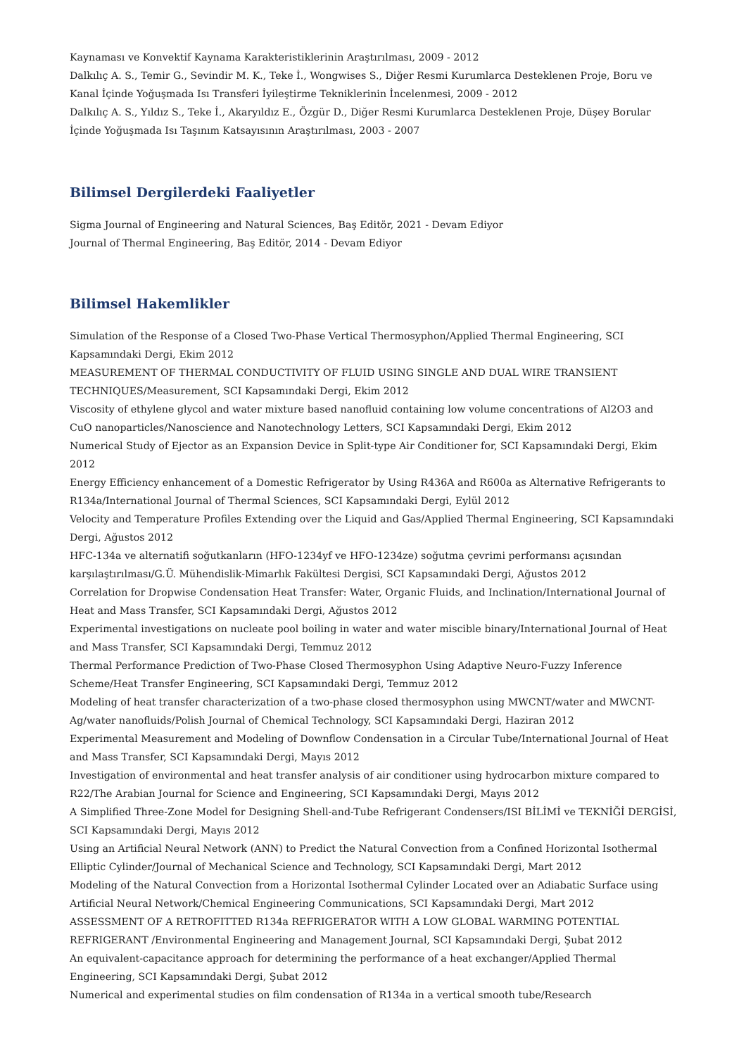Kaynaması ve Konvektif Kaynama Karakteristiklerinin Araştırılması, 2009 - 2012
Dalkılıç A. S., Temir G., Sevindir M. K., Teke İ., Wongwises S., Diğer Resmi Kurumlarca Desteklenen Proje, Boru ve Kanal İçinde Yoğuşmada Isı Transferi İyileştirme Tekniklerinin İncelenmesi, 2009 - 2012
Dalkılıç A. S., Yıldız S., Teke İ., Akaryıldız E., Özgür D., Diğer Resmi Kurumlarca Desteklenen Proje, Düşey Borular İçinde Yoğuşmada Isı Taşınım Katsayısının Araştırılması, 2003 - 2007
Bilimsel Dergilerdeki Faaliyetler
Sigma Journal of Engineering and Natural Sciences, Baş Editör, 2021 - Devam Ediyor
Journal of Thermal Engineering, Baş Editör, 2014 - Devam Ediyor
Bilimsel Hakemlikler
Simulation of the Response of a Closed Two-Phase Vertical Thermosyphon/Applied Thermal Engineering, SCI Kapsamındaki Dergi, Ekim 2012
MEASUREMENT OF THERMAL CONDUCTIVITY OF FLUID USING SINGLE AND DUAL WIRE TRANSIENT TECHNIQUES/Measurement, SCI Kapsamındaki Dergi, Ekim 2012
Viscosity of ethylene glycol and water mixture based nanofluid containing low volume concentrations of Al2O3 and CuO nanoparticles/Nanoscience and Nanotechnology Letters, SCI Kapsamındaki Dergi, Ekim 2012
Numerical Study of Ejector as an Expansion Device in Split-type Air Conditioner for, SCI Kapsamındaki Dergi, Ekim 2012
Energy Efficiency enhancement of a Domestic Refrigerator by Using R436A and R600a as Alternative Refrigerants to R134a/International Journal of Thermal Sciences, SCI Kapsamındaki Dergi, Eylül 2012
Velocity and Temperature Profiles Extending over the Liquid and Gas/Applied Thermal Engineering, SCI Kapsamındaki Dergi, Ağustos 2012
HFC-134a ve alternatifi soğutkanların (HFO-1234yf ve HFO-1234ze) soğutma çevrimi performansı açısından karşılaştırılması/G.Ü. Mühendislik-Mimarlık Fakültesi Dergisi, SCI Kapsamındaki Dergi, Ağustos 2012
Correlation for Dropwise Condensation Heat Transfer: Water, Organic Fluids, and Inclination/International Journal of Heat and Mass Transfer, SCI Kapsamındaki Dergi, Ağustos 2012
Experimental investigations on nucleate pool boiling in water and water miscible binary/International Journal of Heat and Mass Transfer, SCI Kapsamındaki Dergi, Temmuz 2012
Thermal Performance Prediction of Two-Phase Closed Thermosyphon Using Adaptive Neuro-Fuzzy Inference Scheme/Heat Transfer Engineering, SCI Kapsamındaki Dergi, Temmuz 2012
Modeling of heat transfer characterization of a two-phase closed thermosyphon using MWCNT/water and MWCNT-Ag/water nanofluids/Polish Journal of Chemical Technology, SCI Kapsamındaki Dergi, Haziran 2012
Experimental Measurement and Modeling of Downflow Condensation in a Circular Tube/International Journal of Heat and Mass Transfer, SCI Kapsamındaki Dergi, Mayıs 2012
Investigation of environmental and heat transfer analysis of air conditioner using hydrocarbon mixture compared to R22/The Arabian Journal for Science and Engineering, SCI Kapsamındaki Dergi, Mayıs 2012
A Simplified Three-Zone Model for Designing Shell-and-Tube Refrigerant Condensers/ISI BİLİMİ ve TEKNİĞİ DERGİSİ, SCI Kapsamındaki Dergi, Mayıs 2012
Using an Artificial Neural Network (ANN) to Predict the Natural Convection from a Confined Horizontal Isothermal Elliptic Cylinder/Journal of Mechanical Science and Technology, SCI Kapsamındaki Dergi, Mart 2012
Modeling of the Natural Convection from a Horizontal Isothermal Cylinder Located over an Adiabatic Surface using Artificial Neural Network/Chemical Engineering Communications, SCI Kapsamındaki Dergi, Mart 2012
ASSESSMENT OF A RETROFITTED R134a REFRIGERATOR WITH A LOW GLOBAL WARMING POTENTIAL REFRIGERANT /Environmental Engineering and Management Journal, SCI Kapsamındaki Dergi, Şubat 2012
An equivalent-capacitance approach for determining the performance of a heat exchanger/Applied Thermal Engineering, SCI Kapsamındaki Dergi, Şubat 2012
Numerical and experimental studies on film condensation of R134a in a vertical smooth tube/Research